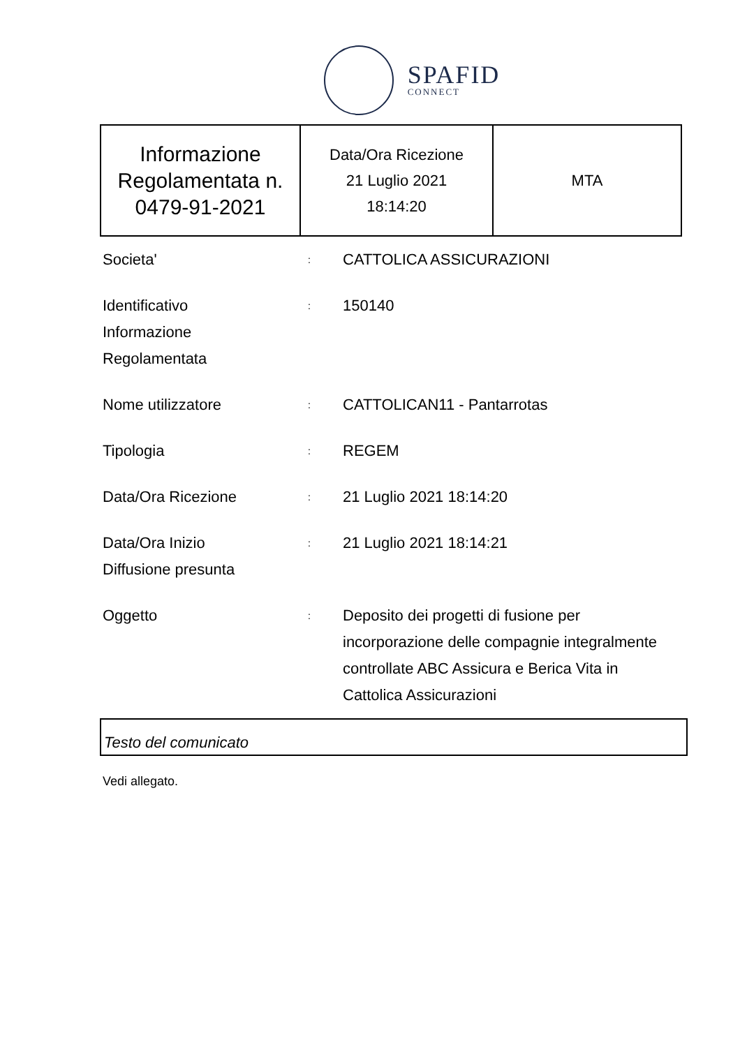SPAFID
CONNECT
| Informazione Regolamentata n. 0479-91-2021 | Data/Ora Ricezione 21 Luglio 2021 18:14:20 | MTA |
| Societa' | : | CATTOLICA ASSICURAZIONI |
| Identificativo Informazione Regolamentata | : | 150140 |
| Nome utilizzatore | : | CATTOLICAN11 - Pantarrotas |
| Tipologia | : | REGEM |
| Data/Ora Ricezione | : | 21 Luglio 2021 18:14:20 |
| Data/Ora Inizio Diffusione presunta | : | 21 Luglio 2021 18:14:21 |
| Oggetto | : | Deposito dei progetti di fusione per incorporazione delle compagnie integralmente controllate ABC Assicura e Berica Vita in Cattolica Assicurazioni |
Testo del comunicato
Vedi allegato.